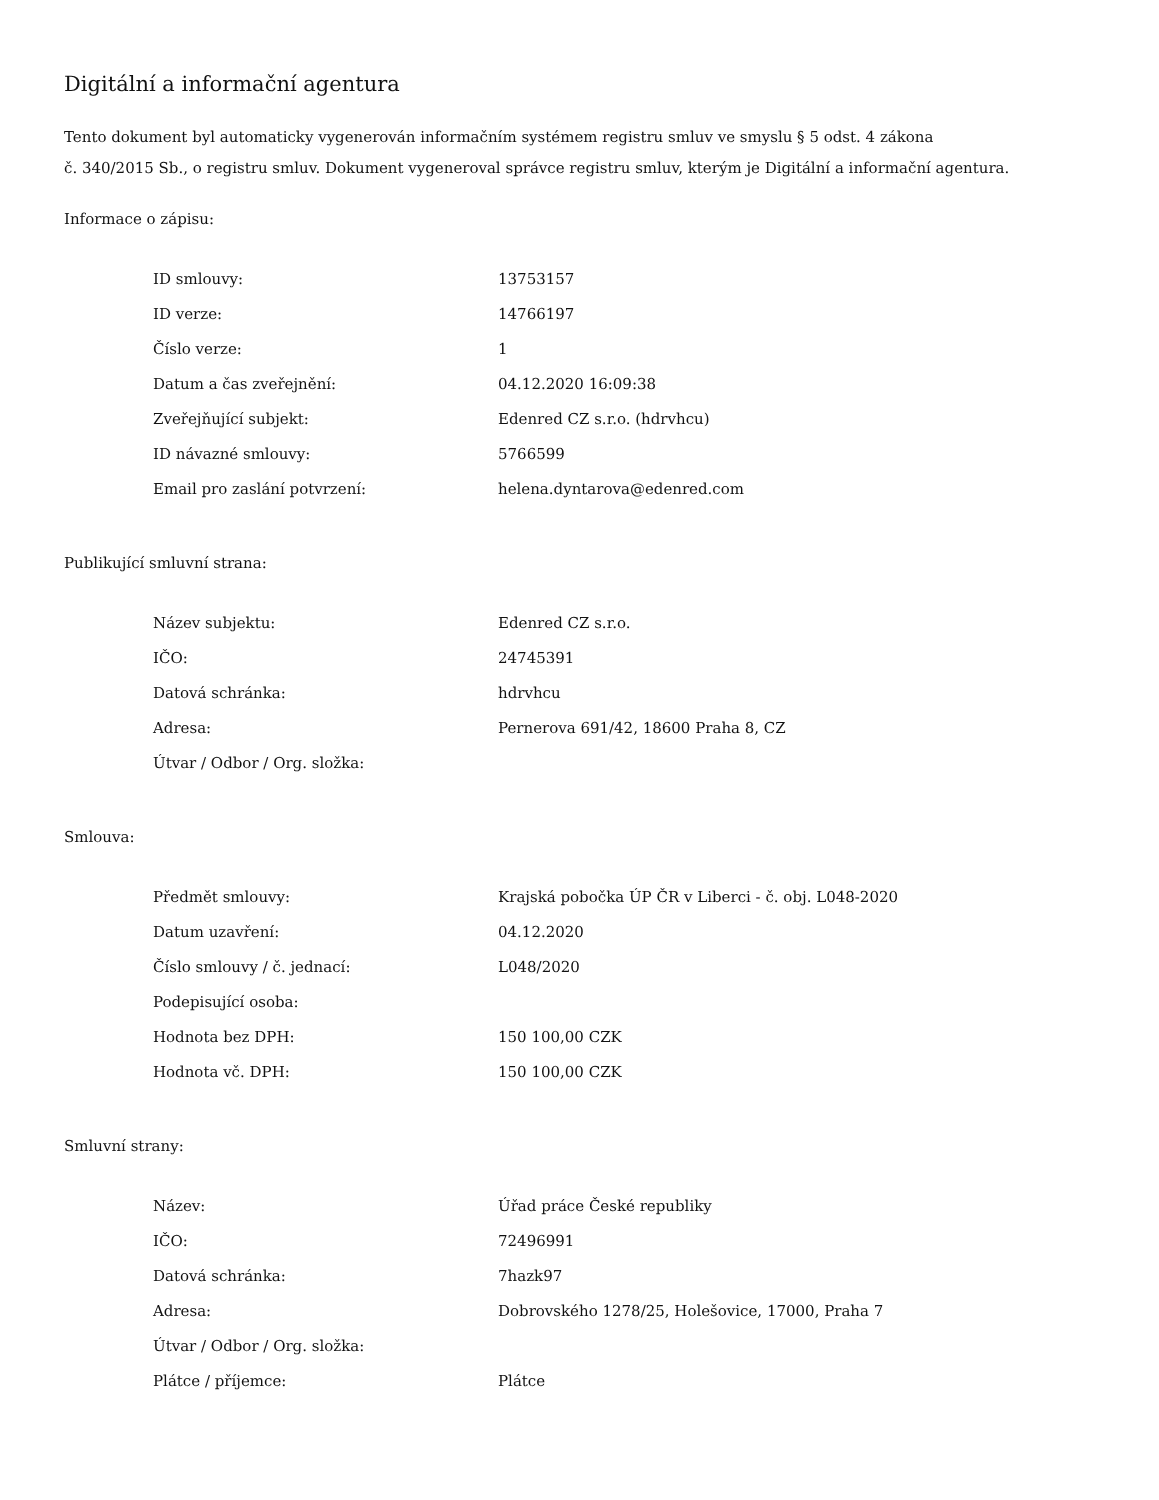Digitální a informační agentura
Tento dokument byl automaticky vygenerován informačním systémem registru smluv ve smyslu § 5 odst. 4 zákona
č. 340/2015 Sb., o registru smluv. Dokument vygeneroval správce registru smluv, kterým je Digitální a informační agentura.
Informace o zápisu:
| ID smlouvy: | 13753157 |
| ID verze: | 14766197 |
| Číslo verze: | 1 |
| Datum a čas zveřejnění: | 04.12.2020 16:09:38 |
| Zveřejňující subjekt: | Edenred CZ s.r.o. (hdrvhcu) |
| ID návazné smlouvy: | 5766599 |
| Email pro zaslání potvrzení: | helena.dyntarova@edenred.com |
Publikující smluvní strana:
| Název subjektu: | Edenred CZ s.r.o. |
| IČO: | 24745391 |
| Datová schránka: | hdrvhcu |
| Adresa: | Pernerova 691/42, 18600 Praha 8, CZ |
| Útvar / Odbor / Org. složka: | |
Smlouva:
| Předmět smlouvy: | Krajská pobočka ÚP ČR v Liberci - č. obj. L048-2020 |
| Datum uzavření: | 04.12.2020 |
| Číslo smlouvy / č. jednací: | L048/2020 |
| Podepisující osoba: | |
| Hodnota bez DPH: | 150 100,00 CZK |
| Hodnota vč. DPH: | 150 100,00 CZK |
Smluvní strany:
| Název: | Úřad práce České republiky |
| IČO: | 72496991 |
| Datová schránka: | 7hazk97 |
| Adresa: | Dobrovského 1278/25, Holešovice, 17000, Praha 7 |
| Útvar / Odbor / Org. složka: | |
| Plátce / příjemce: | Plátce |